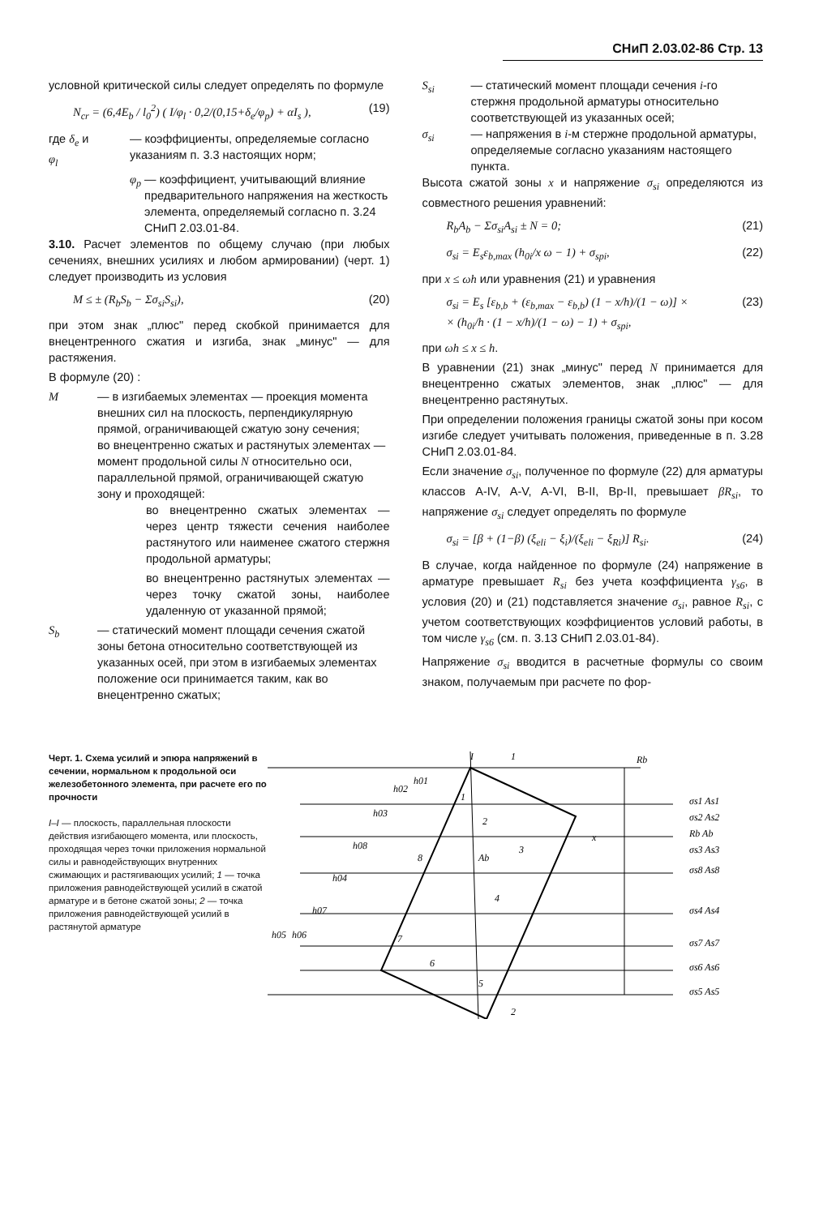СНиП 2.03.02-86 Стр. 13
условной критической силы следует определять по формуле
N<sub>cr</sub> = (6,4E<sub>b</sub> / l<sub>0</sub><sup>2</sup>) ( I/φ<sub>l</sub> · 0,2/(0,15+δ<sub>e</sub>/φ<sub>p</sub>) + αI<sub>s</sub> ), (19)
где δ<sub>e</sub> и φ<sub>l</sub> — коэффициенты, определяемые согласно указаниям п. 3.3 настоящих норм;
φ<sub>p</sub> — коэффициент, учитывающий влияние предварительного напряжения на жесткость элемента, определяемый согласно п. 3.24 СНиП 2.03.01-84.
3.10. Расчет элементов по общему случаю (при любых сечениях, внешних усилиях и любом армировании) (черт. 1) следует производить из условия
M ≤ ± (R<sub>b</sub>S<sub>b</sub> − Σσ<sub>si</sub>S<sub>si</sub>), (20)
при этом знак „плюс" перед скобкой принимается для внецентренного сжатия и изгиба, знак „минус" — для растяжения.
В формуле (20) :
M — в изгибаемых элементах — проекция момента внешних сил на плоскость, перпендикулярную прямой, ограничивающей сжатую зону сечения;
во внецентренно сжатых и растянутых элементах — момент продольной силы N относительно оси, параллельной прямой, ограничивающей сжатую зону и проходящей:
во внецентренно сжатых элементах — через центр тяжести сечения наиболее растянутого или наименее сжатого стержня продольной арматуры;
во внецентренно растянутых элементах — через точку сжатой зоны, наиболее удаленную от указанной прямой;
S<sub>b</sub> — статический момент площади сечения сжатой зоны бетона относительно соответствующей из указанных осей, при этом в изгибаемых элементах положение оси принимается таким, как во внецентренно сжатых;
S<sub>si</sub> — статический момент площади сечения i-го стержня продольной арматуры относительно соответствующей из указанных осей;
σ<sub>si</sub> — напряжения в i-м стержне продольной арматуры, определяемые согласно указаниям настоящего пункта.
Высота сжатой зоны x и напряжение σ<sub>si</sub> определяются из совместного решения уравнений:
R<sub>b</sub>A<sub>b</sub> − Σσ<sub>si</sub>A<sub>si</sub> ± N = 0; (21)
σ<sub>si</sub> = E<sub>s</sub>ε<sub>b,max</sub> (h<sub>0i</sub>/x ω − 1) + σ<sub>spi</sub>, (22)
при x ≤ ωh или уравнения (21) и уравнения
σ<sub>si</sub> = E<sub>s</sub> [ε<sub>b,b</sub> + (ε<sub>b,max</sub> − ε<sub>b,b</sub>) (1 − x/h)/(1 − ω)] ×
× (h<sub>0i</sub>/h · (1 − x/h)/(1 − ω) − 1) + σ<sub>spi</sub>, (23)
при ωh ≤ x ≤ h.
В уравнении (21) знак „минус" перед N принимается для внецентренно сжатых элементов, знак „плюс" — для внецентренно растянутых.
При определении положения границы сжатой зоны при косом изгибе следует учитывать положения, приведенные в п. 3.28 СНиП 2.03.01-84.
Если значение σ<sub>si</sub>, полученное по формуле (22) для арматуры классов A-IV, A-V, A-VI, B-II, Bp-II, превышает βR<sub>si</sub>, то напряжение σ<sub>si</sub> следует определять по формуле
σ<sub>si</sub> = [β + (1−β) (ξ<sub>eli</sub> − ξ<sub>i</sub>)/(ξ<sub>eli</sub> − ξ<sub>Ri</sub>)] R<sub>si</sub>. (24)
В случае, когда найденное по формуле (24) напряжение в арматуре превышает R<sub>si</sub> без учета коэффициента γ<sub>s6</sub>, в условия (20) и (21) подставляется значение σ<sub>si</sub>, равное R<sub>si</sub>, с учетом соответствующих коэффициентов условий работы, в том числе γ<sub>s6</sub> (см. п. 3.13 СНиП 2.03.01-84).
Напряжение σ<sub>si</sub> вводится в расчетные формулы со своим знаком, получаемым при расчете по фор-
Черт. 1. Схема усилий и эпюра напряжений в сечении, нормальном к продольной оси железобетонного элемента, при расчете его по прочности
I–I — плоскость, параллельная плоскости действия изгибающего момента, или плоскость, проходящая через точки приложения нормальной силы и равнодействующих внутренних сжимающих и растягивающих усилий; 1 — точка приложения равнодействующей усилий в сжатой арматуре и в бетоне сжатой зоны; 2 — точка приложения равнодействующей усилий в растянутой арматуре
σs1 As1
σs2 As2
Rb Ab
σs3 As3
σs8 As8
σs4 As4
σs7 As7
σs6 As6
σs5 As5
Rb
I
1
2
1
2
3
4
5
6
7
8
Ab
h05
h06
h07
h04
h08
h03
h02
h01
x